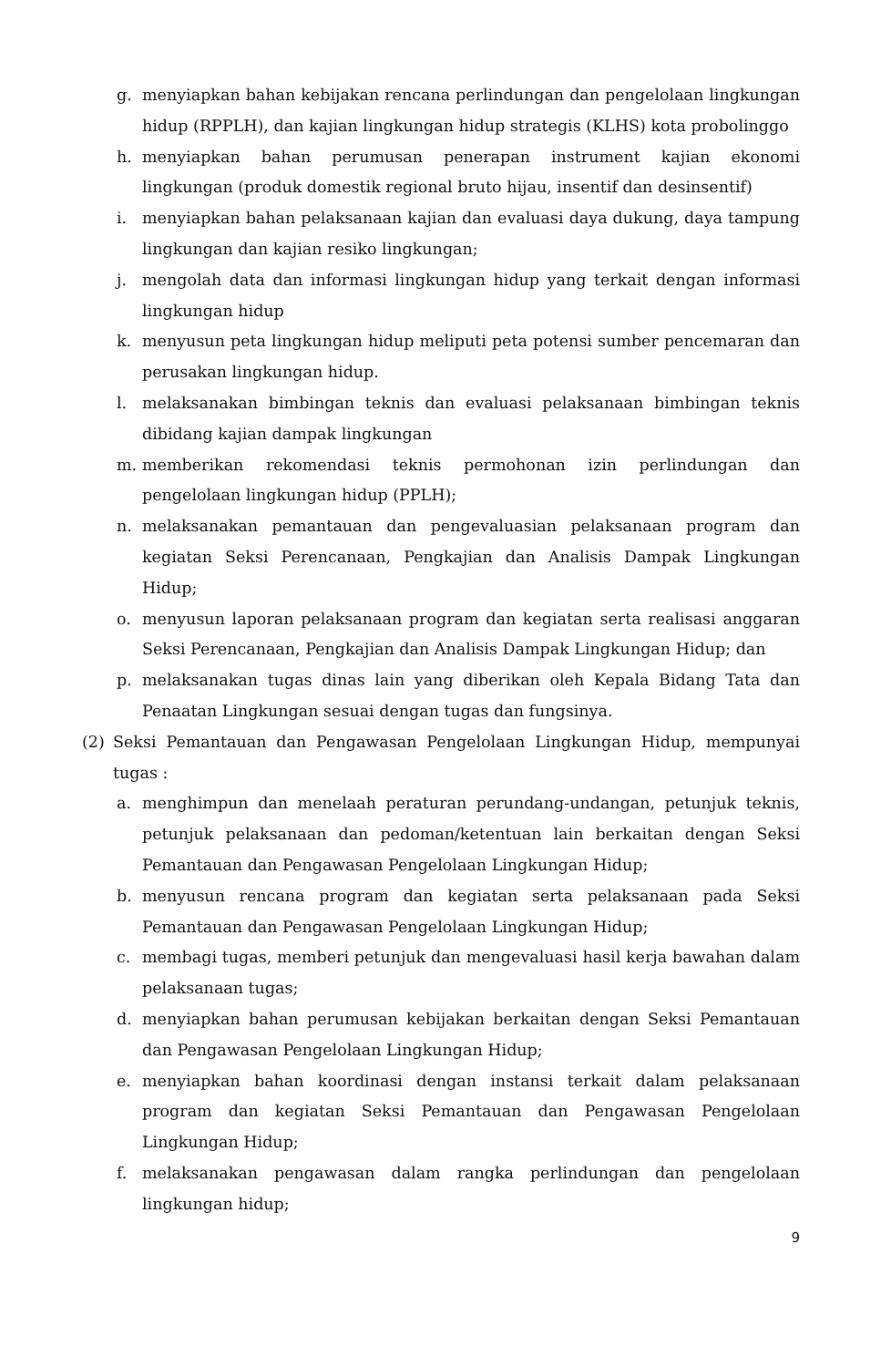g. menyiapkan bahan kebijakan rencana perlindungan dan pengelolaan lingkungan hidup (RPPLH), dan kajian lingkungan hidup strategis (KLHS) kota probolinggo
h. menyiapkan bahan perumusan penerapan instrument kajian ekonomi lingkungan (produk domestik regional bruto hijau, insentif dan desinsentif)
i. menyiapkan bahan pelaksanaan kajian dan evaluasi daya dukung, daya tampung lingkungan dan kajian resiko lingkungan;
j. mengolah data dan informasi lingkungan hidup yang terkait dengan informasi lingkungan hidup
k. menyusun peta lingkungan hidup meliputi peta potensi sumber pencemaran dan perusakan lingkungan hidup.
l. melaksanakan bimbingan teknis dan evaluasi pelaksanaan bimbingan teknis dibidang kajian dampak lingkungan
m. memberikan rekomendasi teknis permohonan izin perlindungan dan pengelolaan lingkungan hidup (PPLH);
n. melaksanakan pemantauan dan pengevaluasian pelaksanaan program dan kegiatan Seksi Perencanaan, Pengkajian dan Analisis Dampak Lingkungan Hidup;
o. menyusun laporan pelaksanaan program dan kegiatan serta realisasi anggaran Seksi Perencanaan, Pengkajian dan Analisis Dampak Lingkungan Hidup; dan
p. melaksanakan tugas dinas lain yang diberikan oleh Kepala Bidang Tata dan Penaatan Lingkungan sesuai dengan tugas dan fungsinya.
(2) Seksi Pemantauan dan Pengawasan Pengelolaan Lingkungan Hidup, mempunyai tugas :
a. menghimpun dan menelaah peraturan perundang-undangan, petunjuk teknis, petunjuk pelaksanaan dan pedoman/ketentuan lain berkaitan dengan Seksi Pemantauan dan Pengawasan Pengelolaan Lingkungan Hidup;
b. menyusun rencana program dan kegiatan serta pelaksanaan pada Seksi Pemantauan dan Pengawasan Pengelolaan Lingkungan Hidup;
c. membagi tugas, memberi petunjuk dan mengevaluasi hasil kerja bawahan dalam pelaksanaan tugas;
d. menyiapkan bahan perumusan kebijakan berkaitan dengan Seksi Pemantauan dan Pengawasan Pengelolaan Lingkungan Hidup;
e. menyiapkan bahan koordinasi dengan instansi terkait dalam pelaksanaan program dan kegiatan Seksi Pemantauan dan Pengawasan Pengelolaan Lingkungan Hidup;
f. melaksanakan pengawasan dalam rangka perlindungan dan pengelolaan lingkungan hidup;
9